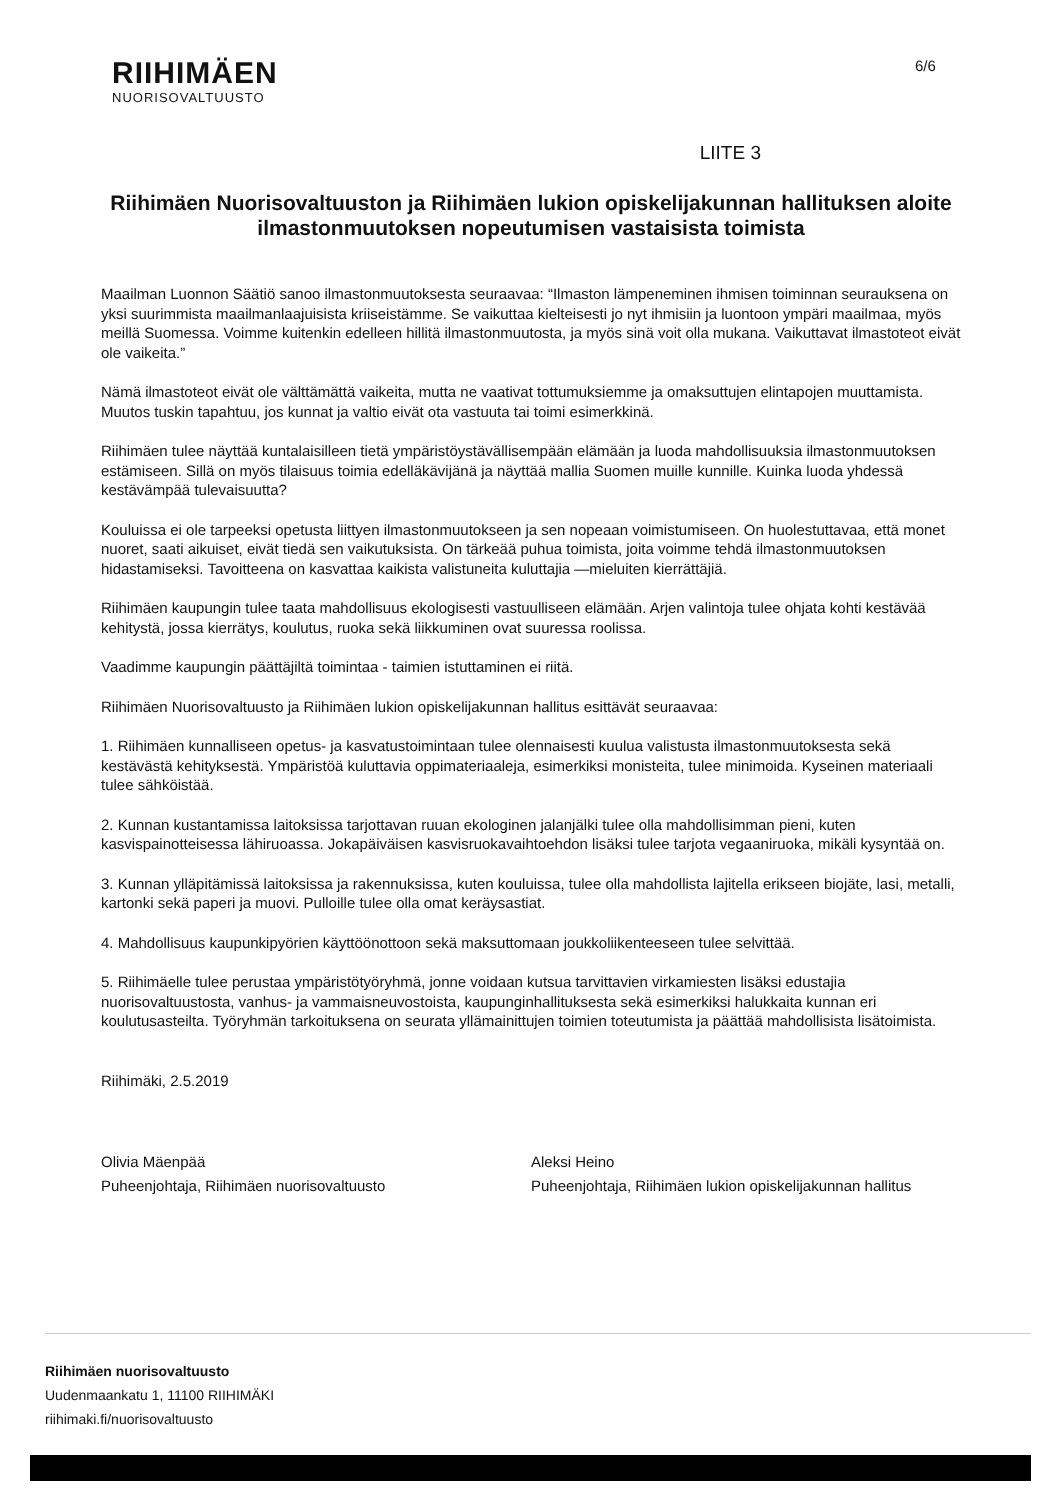RIIHIMÄEN
NUORISOVALTUUSTO
6/6
LIITE 3
Riihimäen Nuorisovaltuuston ja Riihimäen lukion opiskelijakunnan hallituksen aloite ilmastonmuutoksen nopeutumisen vastaisista toimista
Maailman Luonnon Säätiö sanoo ilmastonmuutoksesta seuraavaa: “Ilmaston lämpeneminen ihmisen toiminnan seurauksena on yksi suurimmista maailmanlaajuisista kriiseistämme. Se vaikuttaa kielteisesti jo nyt ihmisiin ja luontoon ympäri maailmaa, myös meillä Suomessa. Voimme kuitenkin edelleen hillitä ilmastonmuutosta, ja myös sinä voit olla mukana. Vaikuttavat ilmastoteot eivät ole vaikeita.”
Nämä ilmastoteot eivät ole välttämättä vaikeita, mutta ne vaativat tottumuksiemme ja omaksuttujen elintapojen muuttamista. Muutos tuskin tapahtuu, jos kunnat ja valtio eivät ota vastuuta tai toimi esimerkkinä.
Riihimäen tulee näyttää kuntalaisilleen tietä ympäristöystävällisempään elämään ja luoda mahdollisuuksia ilmastonmuutoksen estämiseen. Sillä on myös tilaisuus toimia edelläkävijänä ja näyttää mallia Suomen muille kunnille. Kuinka luoda yhdessä kestävämpää tulevaisuutta?
Kouluissa ei ole tarpeeksi opetusta liittyen ilmastonmuutokseen ja sen nopeaan voimistumiseen. On huolestuttavaa, että monet nuoret, saati aikuiset, eivät tiedä sen vaikutuksista. On tärkeää puhua toimista, joita voimme tehdä ilmastonmuutoksen hidastamiseksi. Tavoitteena on kasvattaa kaikista valistuneita kuluttajia —mieluiten kierrättäjiä.
Riihimäen kaupungin tulee taata mahdollisuus ekologisesti vastuulliseen elämään. Arjen valintoja tulee ohjata kohti kestävää kehitystä, jossa kierrätys, koulutus, ruoka sekä liikkuminen ovat suuressa roolissa.
Vaadimme kaupungin päättäjiltä toimintaa - taimien istuttaminen ei riitä.
Riihimäen Nuorisovaltuusto ja Riihimäen lukion opiskelijakunnan hallitus esittävät seuraavaa:
1. Riihimäen kunnalliseen opetus- ja kasvatustoimintaan tulee olennaisesti kuulua valistusta ilmastonmuutoksesta sekä kestävästä kehityksestä. Ympäristöä kuluttavia oppimateriaaleja, esimerkiksi monisteita, tulee minimoida. Kyseinen materiaali tulee sähköistää.
2. Kunnan kustantamissa laitoksissa tarjottavan ruuan ekologinen jalanjälki tulee olla mahdollisimman pieni, kuten kasvispainotteisessa lähiruoassa. Jokapäiväisen kasvisruokavaihtoehdon lisäksi tulee tarjota vegaaniruoka, mikäli kysyntää on.
3. Kunnan ylläpitämissä laitoksissa ja rakennuksissa, kuten kouluissa, tulee olla mahdollista lajitella erikseen biojäte, lasi, metalli, kartonki sekä paperi ja muovi. Pulloille tulee olla omat keräysastiat.
4. Mahdollisuus kaupunkipyörien käyttöönottoon sekä maksuttomaan joukkoliikenteeseen tulee selvittää.
5. Riihimäelle tulee perustaa ympäristötyöryhmä, jonne voidaan kutsua tarvittavien virkamiesten lisäksi edustajia nuorisovaltuustosta, vanhus- ja vammaisneuvostoista, kaupunginhallituksesta sekä esimerkiksi halukkaita kunnan eri koulutusasteilta. Työryhmän tarkoituksena on seurata yllämainittujen toimien toteutumista ja päättää mahdollisista lisätoimista.
Riihimäki, 2.5.2019
Olivia Mäenpää
Puheenjohtaja, Riihimäen nuorisovaltuusto
Aleksi Heino
Puheenjohtaja, Riihimäen lukion opiskelijakunnan hallitus
Riihimäen nuorisovaltuusto
Uudenmaankatu 1, 11100 RIIHIMÄKI
riihimaki.fi/nuorisovaltuusto